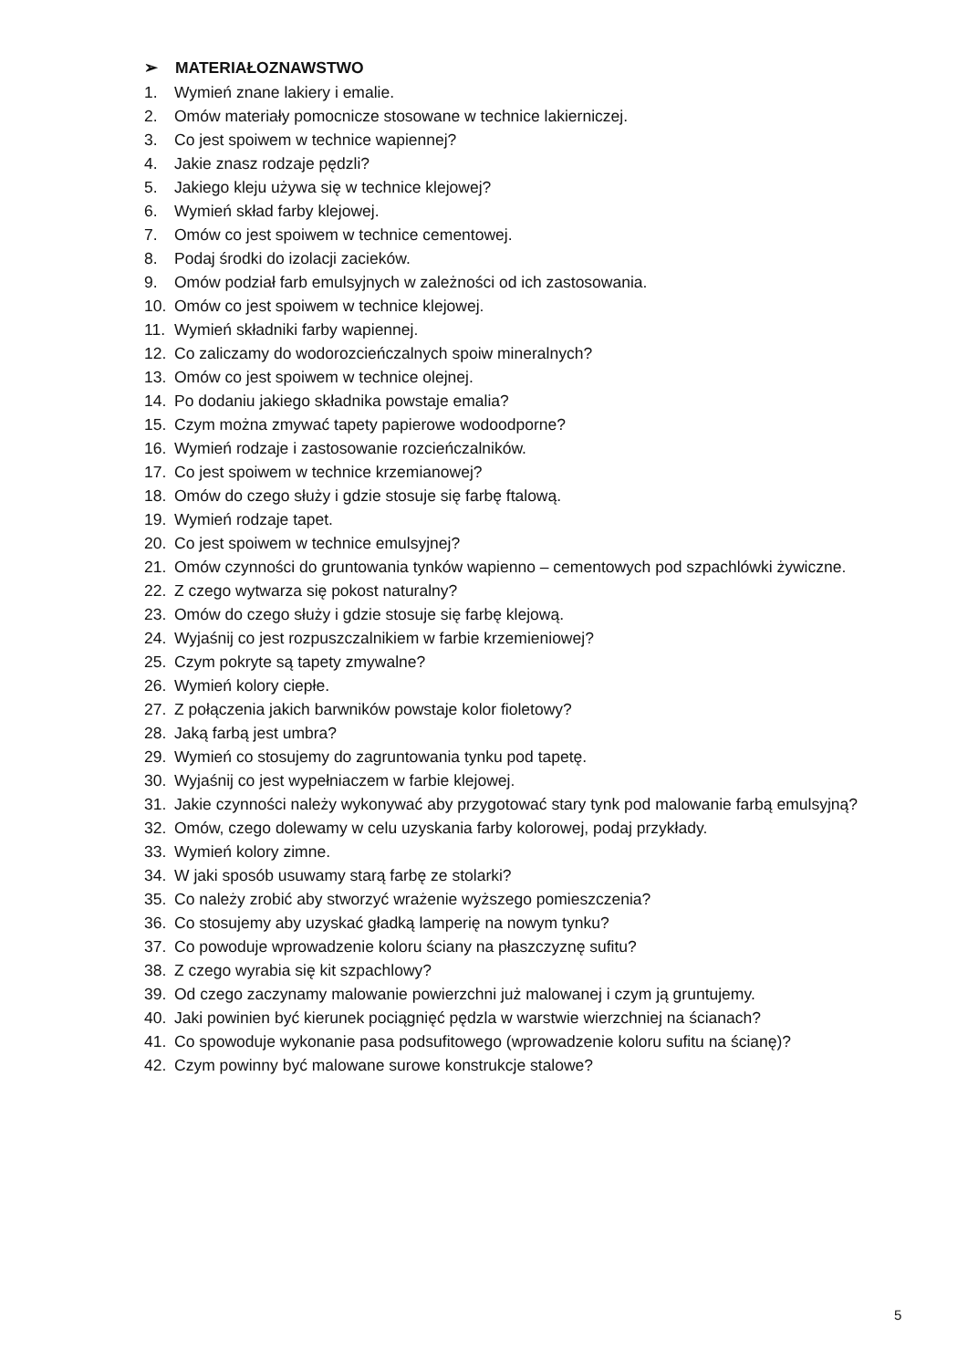➢ MATERIAŁOZNAWSTWO
1. Wymień znane lakiery i emalie.
2. Omów materiały pomocnicze stosowane w technice lakierniczej.
3. Co jest spoiwem w technice wapiennej?
4. Jakie znasz rodzaje pędzli?
5. Jakiego kleju używa się w technice klejowej?
6. Wymień skład farby klejowej.
7. Omów co jest spoiwem w technice cementowej.
8. Podaj środki do izolacji zacieków.
9. Omów podział farb emulsyjnych w zależności od ich zastosowania.
10. Omów co jest spoiwem w technice klejowej.
11. Wymień składniki farby wapiennej.
12. Co zaliczamy do wodorozcieńczalnych spoiw mineralnych?
13. Omów co jest spoiwem w technice olejnej.
14. Po dodaniu jakiego składnika powstaje emalia?
15. Czym można zmywać tapety papierowe wodoodporne?
16. Wymień rodzaje i zastosowanie rozcieńczalników.
17. Co jest spoiwem w technice krzemianowej?
18. Omów do czego służy i gdzie stosuje się farbę ftalową.
19. Wymień rodzaje tapet.
20. Co jest spoiwem w technice emulsyjnej?
21. Omów czynności do gruntowania tynków wapienno – cementowych pod szpachlówki żywiczne.
22. Z czego wytwarza się pokost naturalny?
23. Omów do czego służy i gdzie stosuje się farbę klejową.
24. Wyjaśnij co jest rozpuszczalnikiem w farbie krzemieniowej?
25. Czym pokryte są tapety zmywalne?
26. Wymień kolory ciepłe.
27. Z połączenia jakich barwników powstaje kolor fioletowy?
28. Jaką farbą jest umbra?
29. Wymień co stosujemy do zagruntowania tynku pod tapetę.
30. Wyjaśnij co jest wypełniaczem w farbie klejowej.
31. Jakie czynności należy wykonywać aby przygotować stary tynk pod malowanie farbą emulsyjną?
32. Omów, czego dolewamy w celu uzyskania farby kolorowej, podaj przykłady.
33. Wymień kolory zimne.
34. W jaki sposób usuwamy starą farbę ze stolarki?
35. Co należy zrobić aby stworzyć wrażenie wyższego pomieszczenia?
36. Co stosujemy aby uzyskać gładką lamperię na nowym tynku?
37. Co powoduje wprowadzenie koloru ściany na płaszczyznę sufitu?
38. Z czego wyrabia się kit szpachlowy?
39. Od czego zaczynamy malowanie powierzchni już malowanej i czym ją gruntujemy.
40. Jaki powinien być kierunek pociągnięć pędzla w warstwie wierzchniej na ścianach?
41. Co spowoduje wykonanie pasa podsufitowego (wprowadzenie koloru sufitu na ścianę)?
42. Czym powinny być malowane surowe konstrukcje stalowe?
5